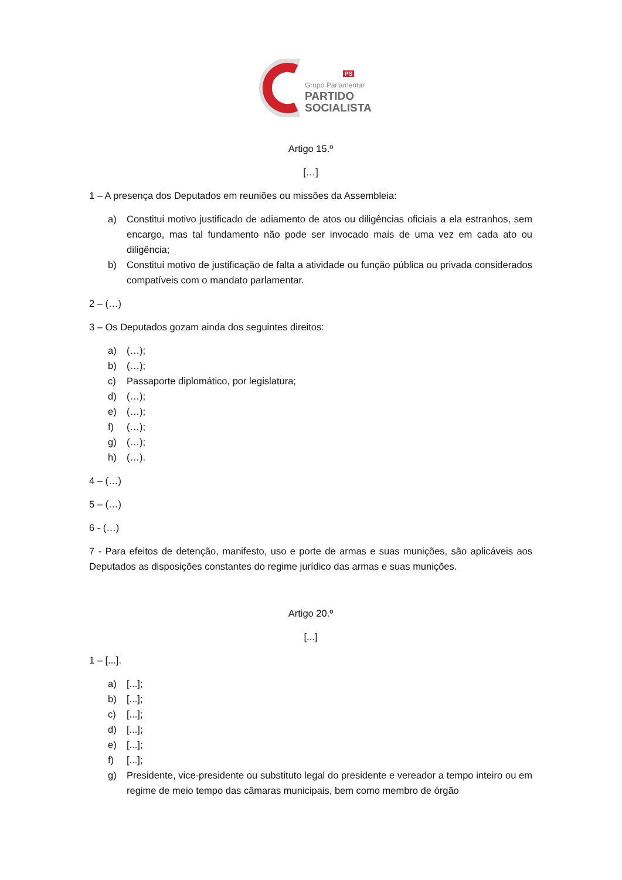Grupo Parlamentar
PARTIDO
SOCIALISTA
PS
Artigo 15.º
[…]
1 – A presença dos Deputados em reuniões ou missões da Assembleia:
a) Constitui motivo justificado de adiamento de atos ou diligências oficiais a ela estranhos, sem encargo, mas tal fundamento não pode ser invocado mais de uma vez em cada ato ou diligência;
b) Constitui motivo de justificação de falta a atividade ou função pública ou privada considerados compatíveis com o mandato parlamentar.
2 – (…)
3 – Os Deputados gozam ainda dos seguintes direitos:
a) (…);
b) (…);
c) Passaporte diplomático, por legislatura;
d) (…);
e) (…);
f) (…);
g) (…);
h) (…).
4 – (…)
5 – (…)
6 - (…)
7 - Para efeitos de detenção, manifesto, uso e porte de armas e suas munições, são aplicáveis aos Deputados as disposições constantes do regime jurídico das armas e suas munições.
Artigo 20.º
[...]
1 – [...].
a) [...];
b) [...];
c) [...];
d) [...];
e) [...];
f) [...];
g) Presidente, vice-presidente ou substituto legal do presidente e vereador a tempo inteiro ou em regime de meio tempo das câmaras municipais, bem como membro de órgão